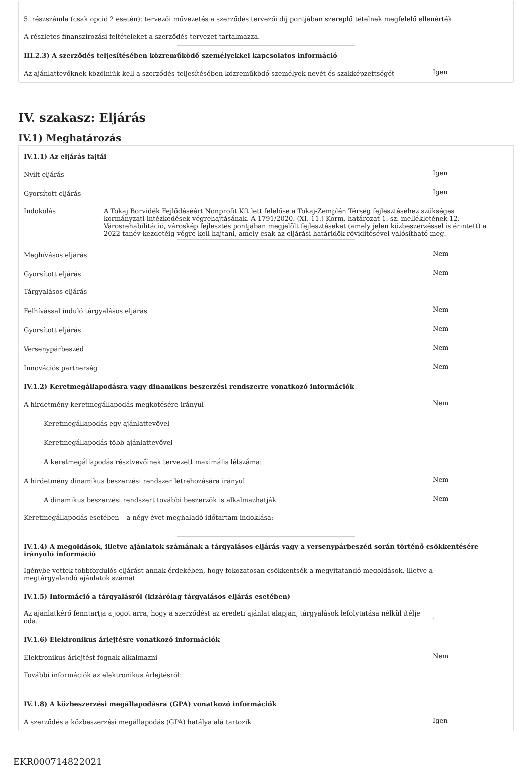5. részszámla (csak opció 2 esetén): tervezői művezetés a szerződés tervezői díj pontjában szereplő tételnek megfelelő ellenérték
A részletes finanszírozási feltételeket a szerződés-tervezet tartalmazza.
III.2.3) A szerződés teljesítésében közreműködő személyekkel kapcsolatos információ
Az ajánlattevőknek közölniük kell a szerződés teljesítésében közreműködő személyek nevét és szakképzettségét Igen
IV. szakasz: Eljárás
IV.1) Meghatározás
IV.1.1) Az eljárás fajtái
Nyílt eljárás Igen
Gyorsított eljárás Igen
Indokolás A Tokaj Borvidék Fejlődéséért Nonprofit Kft lett felelőse a Tokaj-Zemplén Térség fejlesztéséhez szükséges kormányzati intézkedések végrehajtásának. A 1791/2020. (XI. 11.) Korm. határozat 1. sz. mellékletének 12. Városrehabilitáció, városkép fejlesztés pontjában megjelölt fejlesztéseket (amely jelen közbeszerzéssel is érintett) a 2022 tanév kezdetéig végre kell hajtani, amely csak az eljárási határidők rövidítésével valósítható meg.
Meghívásos eljárás Nem
Gyorsított eljárás Nem
Tárgyalásos eljárás
Felhívással induló tárgyalásos eljárás Nem
Gyorsított eljárás Nem
Versenypárbeszéd Nem
Innovációs partnerség Nem
IV.1.2) Keretmegállapodásra vagy dinamikus beszerzési rendszerre vonatkozó információk
A hirdetmény keretmegállapodás megkötésére irányul Nem
Keretmegállapodás egy ajánlattevővel
Keretmegállapodás több ajánlattevővel
A keretmegállapodás résztvevőinek tervezett maximális létszáma:
A hirdetmény dinamikus beszerzési rendszer létrehozására irányul Nem
A dinamikus beszerzési rendszert további beszerzők is alkalmazhatják Nem
Keretmegállapodás esetében – a négy évet meghaladó időtartam indoklása:
IV.1.4) A megoldások, illetve ajánlatok számának a tárgyalásos eljárás vagy a versenypárbeszéd során történő csökkentésére irányuló információ
Igénybe vettek többfordulós eljárást annak érdekében, hogy fokozatosan csökkentsék a megvitatandó megoldások, illetve a megtárgyalandó ajánlatok számát
IV.1.5) Információ a tárgyalásról (kizárólag tárgyalásos eljárás esetében)
Az ajánlatkérő fenntartja a jogot arra, hogy a szerződést az eredeti ajánlat alapján, tárgyalások lefolytatása nélkül ítélje oda.
IV.1.6) Elektronikus árlejtésre vonatkozó információk
Elektronikus árlejtést fognak alkalmazni Nem
További információk az elektronikus árlejtésről:
IV.1.8) A közbeszerzési megállapodásra (GPA) vonatkozó információk
A szerződés a közbeszerzési megállapodás (GPA) hatálya alá tartozik Igen
EKR000714822021